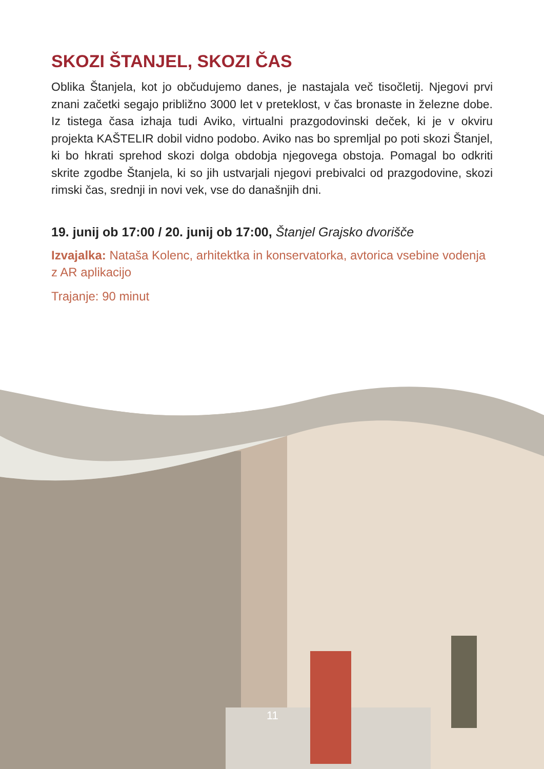SKOZI ŠTANJEL, SKOZI ČAS
Oblika Štanjela, kot jo občudujemo danes, je nastajala več tisočletij. Njegovi prvi znani začetki segajo približno 3000 let v preteklost, v čas bronaste in železne dobe. Iz tistega časa izhaja tudi Aviko, virtualni prazgodovinski deček, ki je v okviru projekta KAŠTELIR dobil vidno podobo. Aviko nas bo spremljal po poti skozi Štanjel, ki bo hkrati sprehod skozi dolga obdobja njegovega obstoja. Pomagal bo odkriti skrite zgodbe Štanjela, ki so jih ustvarjali njegovi prebivalci od prazgodovine, skozi rimski čas, srednji in novi vek, vse do današnjih dni.
19. junij ob 17:00 / 20. junij ob 17:00, Štanjel Grajsko dvorišče
Izvajalka: Nataša Kolenc, arhitektka in konservatorka, avtorica vsebine vodenja z AR aplikacijo
Trajanje: 90 minut
11